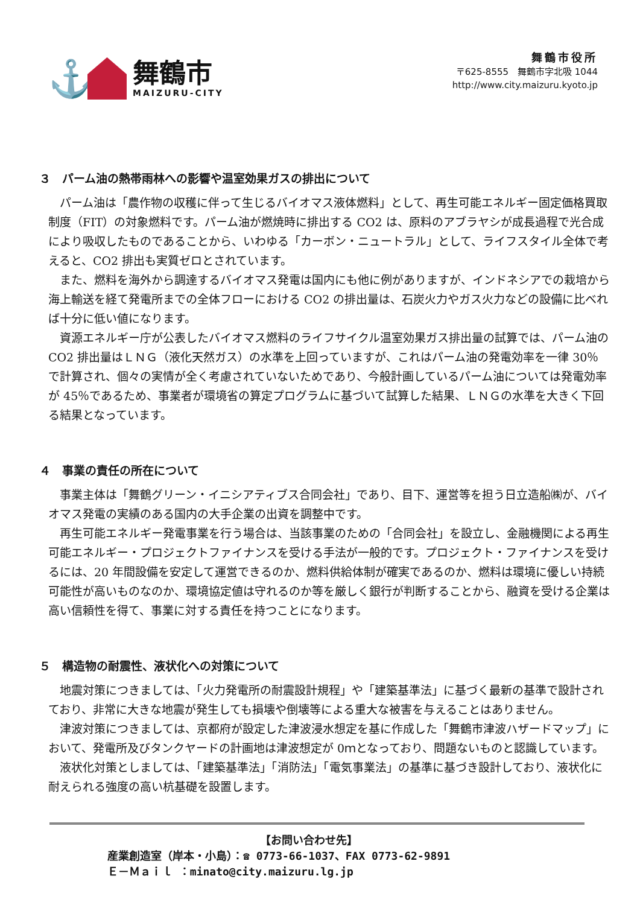⚓
舞鶴市
MAIZURU-CITY
舞鶴市役所
〒625-8555　舞鶴市字北吸 1044
http://www.city.maizuru.kyoto.jp
３　パーム油の熱帯雨林への影響や温室効果ガスの排出について
パーム油は「農作物の収穫に伴って生じるバイオマス液体燃料」として、再生可能エネルギー固定価格買取制度（FIT）の対象燃料です。パーム油が燃焼時に排出する CO2 は、原料のアブラヤシが成長過程で光合成により吸収したものであることから、いわゆる「カーボン・ニュートラル」として、ライフスタイル全体で考えると、CO2 排出も実質ゼロとされています。
また、燃料を海外から調達するバイオマス発電は国内にも他に例がありますが、インドネシアでの栽培から海上輸送を経て発電所までの全体フローにおける CO2 の排出量は、石炭火力やガス火力などの設備に比べれば十分に低い値になります。
資源エネルギー庁が公表したバイオマス燃料のライフサイクル温室効果ガス排出量の試算では、パーム油の CO2 排出量はＬＮＧ（液化天然ガス）の水準を上回っていますが、これはパーム油の発電効率を一律 30％で計算され、個々の実情が全く考慮されていないためであり、今般計画しているパーム油については発電効率が 45％であるため、事業者が環境省の算定プログラムに基づいて試算した結果、ＬＮＧの水準を大きく下回る結果となっています。
４　事業の責任の所在について
事業主体は「舞鶴グリーン・イニシアティブス合同会社」であり、目下、運営等を担う日立造船㈱が、バイオマス発電の実績のある国内の大手企業の出資を調整中です。
再生可能エネルギー発電事業を行う場合は、当該事業のための「合同会社」を設立し、金融機関による再生可能エネルギー・プロジェクトファイナンスを受ける手法が一般的です。プロジェクト・ファイナンスを受けるには、20 年間設備を安定して運営できるのか、燃料供給体制が確実であるのか、燃料は環境に優しい持続可能性が高いものなのか、環境協定値は守れるのか等を厳しく銀行が判断することから、融資を受ける企業は高い信頼性を得て、事業に対する責任を持つことになります。
５　構造物の耐震性、液状化への対策について
地震対策につきましては、「火力発電所の耐震設計規程」や「建築基準法」に基づく最新の基準で設計されており、非常に大きな地震が発生しても損壊や倒壊等による重大な被害を与えることはありません。
津波対策につきましては、京都府が設定した津波浸水想定を基に作成した「舞鶴市津波ハザードマップ」において、発電所及びタンクヤードの計画地は津波想定が 0ｍとなっており、問題ないものと認識しています。
液状化対策としましては、「建築基準法」「消防法」「電気事業法」の基準に基づき設計しており、液状化に耐えられる強度の高い杭基礎を設置します。
【お問い合わせ先】
産業創造室（岸本・小島）：☎ 0773-66-1037、FAX 0773-62-9891
Ｅ－Ｍａｉｌ ：minato@city.maizuru.lg.jp